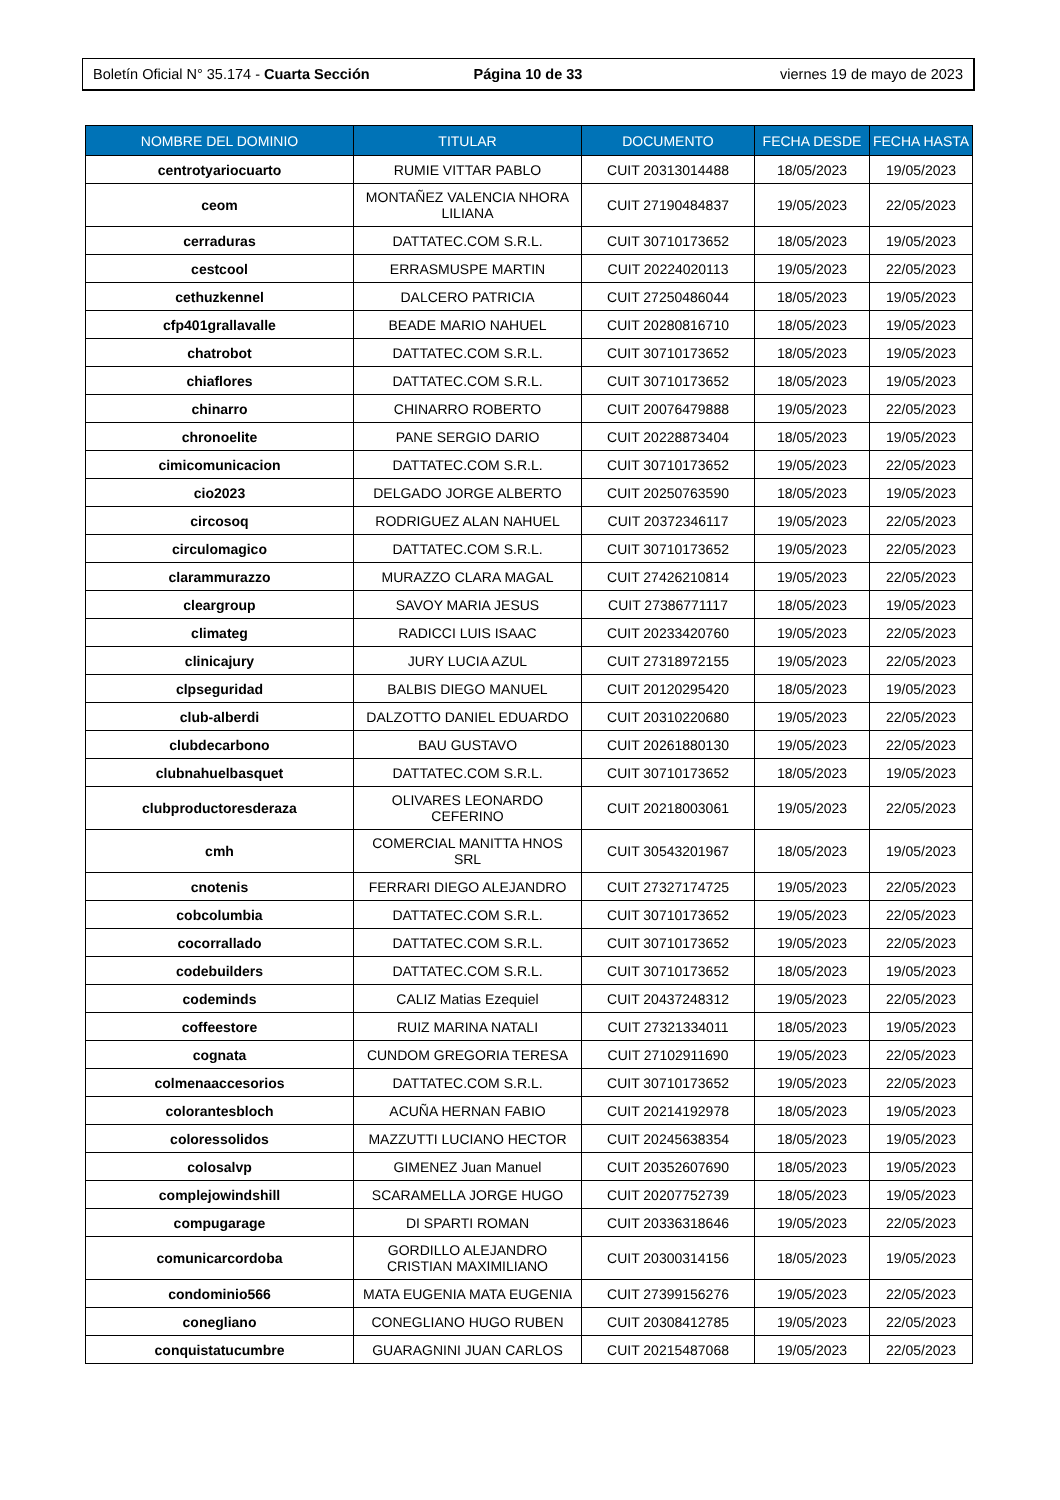Boletín Oficial N° 35.174 - Cuarta Sección
Página 10 de 33 viernes 19 de mayo de 2023
| NOMBRE DEL DOMINIO | TITULAR | DOCUMENTO | FECHA DESDE | FECHA HASTA |
| --- | --- | --- | --- | --- |
| centrotyariocuarto | RUMIE VITTAR PABLO | CUIT 20313014488 | 18/05/2023 | 19/05/2023 |
| ceom | MONTAÑEZ VALENCIA NHORA LILIANA | CUIT 27190484837 | 19/05/2023 | 22/05/2023 |
| cerraduras | DATTATEC.COM S.R.L. | CUIT 30710173652 | 18/05/2023 | 19/05/2023 |
| cestcool | ERRASMUSPE MARTIN | CUIT 20224020113 | 19/05/2023 | 22/05/2023 |
| cethuzkennel | DALCERO PATRICIA | CUIT 27250486044 | 18/05/2023 | 19/05/2023 |
| cfp401grallavalle | BEADE MARIO NAHUEL | CUIT 20280816710 | 18/05/2023 | 19/05/2023 |
| chatrobot | DATTATEC.COM S.R.L. | CUIT 30710173652 | 18/05/2023 | 19/05/2023 |
| chiaflores | DATTATEC.COM S.R.L. | CUIT 30710173652 | 18/05/2023 | 19/05/2023 |
| chinarro | CHINARRO ROBERTO | CUIT 20076479888 | 19/05/2023 | 22/05/2023 |
| chronoelite | PANE SERGIO DARIO | CUIT 20228873404 | 18/05/2023 | 19/05/2023 |
| cimicomunicacion | DATTATEC.COM S.R.L. | CUIT 30710173652 | 19/05/2023 | 22/05/2023 |
| cio2023 | DELGADO JORGE ALBERTO | CUIT 20250763590 | 18/05/2023 | 19/05/2023 |
| circosoq | RODRIGUEZ ALAN NAHUEL | CUIT 20372346117 | 19/05/2023 | 22/05/2023 |
| circulomagico | DATTATEC.COM S.R.L. | CUIT 30710173652 | 19/05/2023 | 22/05/2023 |
| clarammurazzo | MURAZZO CLARA MAGAL | CUIT 27426210814 | 19/05/2023 | 22/05/2023 |
| cleargroup | SAVOY MARIA JESUS | CUIT 27386771117 | 18/05/2023 | 19/05/2023 |
| climateg | RADICCI LUIS ISAAC | CUIT 20233420760 | 19/05/2023 | 22/05/2023 |
| clinicajury | JURY LUCIA AZUL | CUIT 27318972155 | 19/05/2023 | 22/05/2023 |
| clpseguridad | BALBIS DIEGO MANUEL | CUIT 20120295420 | 18/05/2023 | 19/05/2023 |
| club-alberdi | DALZOTTO DANIEL EDUARDO | CUIT 20310220680 | 19/05/2023 | 22/05/2023 |
| clubdecarbono | BAU GUSTAVO | CUIT 20261880130 | 19/05/2023 | 22/05/2023 |
| clubnahuelbasquet | DATTATEC.COM S.R.L. | CUIT 30710173652 | 18/05/2023 | 19/05/2023 |
| clubproductoresderaza | OLIVARES LEONARDO CEFERINO | CUIT 20218003061 | 19/05/2023 | 22/05/2023 |
| cmh | COMERCIAL MANITTA HNOS SRL | CUIT 30543201967 | 18/05/2023 | 19/05/2023 |
| cnotenis | FERRARI DIEGO ALEJANDRO | CUIT 27327174725 | 19/05/2023 | 22/05/2023 |
| cobcolumbia | DATTATEC.COM S.R.L. | CUIT 30710173652 | 19/05/2023 | 22/05/2023 |
| cocorrallado | DATTATEC.COM S.R.L. | CUIT 30710173652 | 19/05/2023 | 22/05/2023 |
| codebuilders | DATTATEC.COM S.R.L. | CUIT 30710173652 | 18/05/2023 | 19/05/2023 |
| codeminds | CALIZ Matias Ezequiel | CUIT 20437248312 | 19/05/2023 | 22/05/2023 |
| coffeestore | RUIZ MARINA NATALI | CUIT 27321334011 | 18/05/2023 | 19/05/2023 |
| cognata | CUNDOM GREGORIA TERESA | CUIT 27102911690 | 19/05/2023 | 22/05/2023 |
| colmenaaccesorios | DATTATEC.COM S.R.L. | CUIT 30710173652 | 19/05/2023 | 22/05/2023 |
| colorantesbloch | ACUÑA HERNAN FABIO | CUIT 20214192978 | 18/05/2023 | 19/05/2023 |
| coloressolidos | MAZZUTTI LUCIANO HECTOR | CUIT 20245638354 | 18/05/2023 | 19/05/2023 |
| colosalvp | GIMENEZ Juan Manuel | CUIT 20352607690 | 18/05/2023 | 19/05/2023 |
| complejowindshill | SCARAMELLA JORGE HUGO | CUIT 20207752739 | 18/05/2023 | 19/05/2023 |
| compugarage | DI SPARTI ROMAN | CUIT 20336318646 | 19/05/2023 | 22/05/2023 |
| comunicarcordoba | GORDILLO ALEJANDRO CRISTIAN MAXIMILIANO | CUIT 20300314156 | 18/05/2023 | 19/05/2023 |
| condominio566 | MATA EUGENIA MATA EUGENIA | CUIT 27399156276 | 19/05/2023 | 22/05/2023 |
| conegliano | CONEGLIANO HUGO RUBEN | CUIT 20308412785 | 19/05/2023 | 22/05/2023 |
| conquistatucumbre | GUARAGNINI JUAN CARLOS | CUIT 20215487068 | 19/05/2023 | 22/05/2023 |